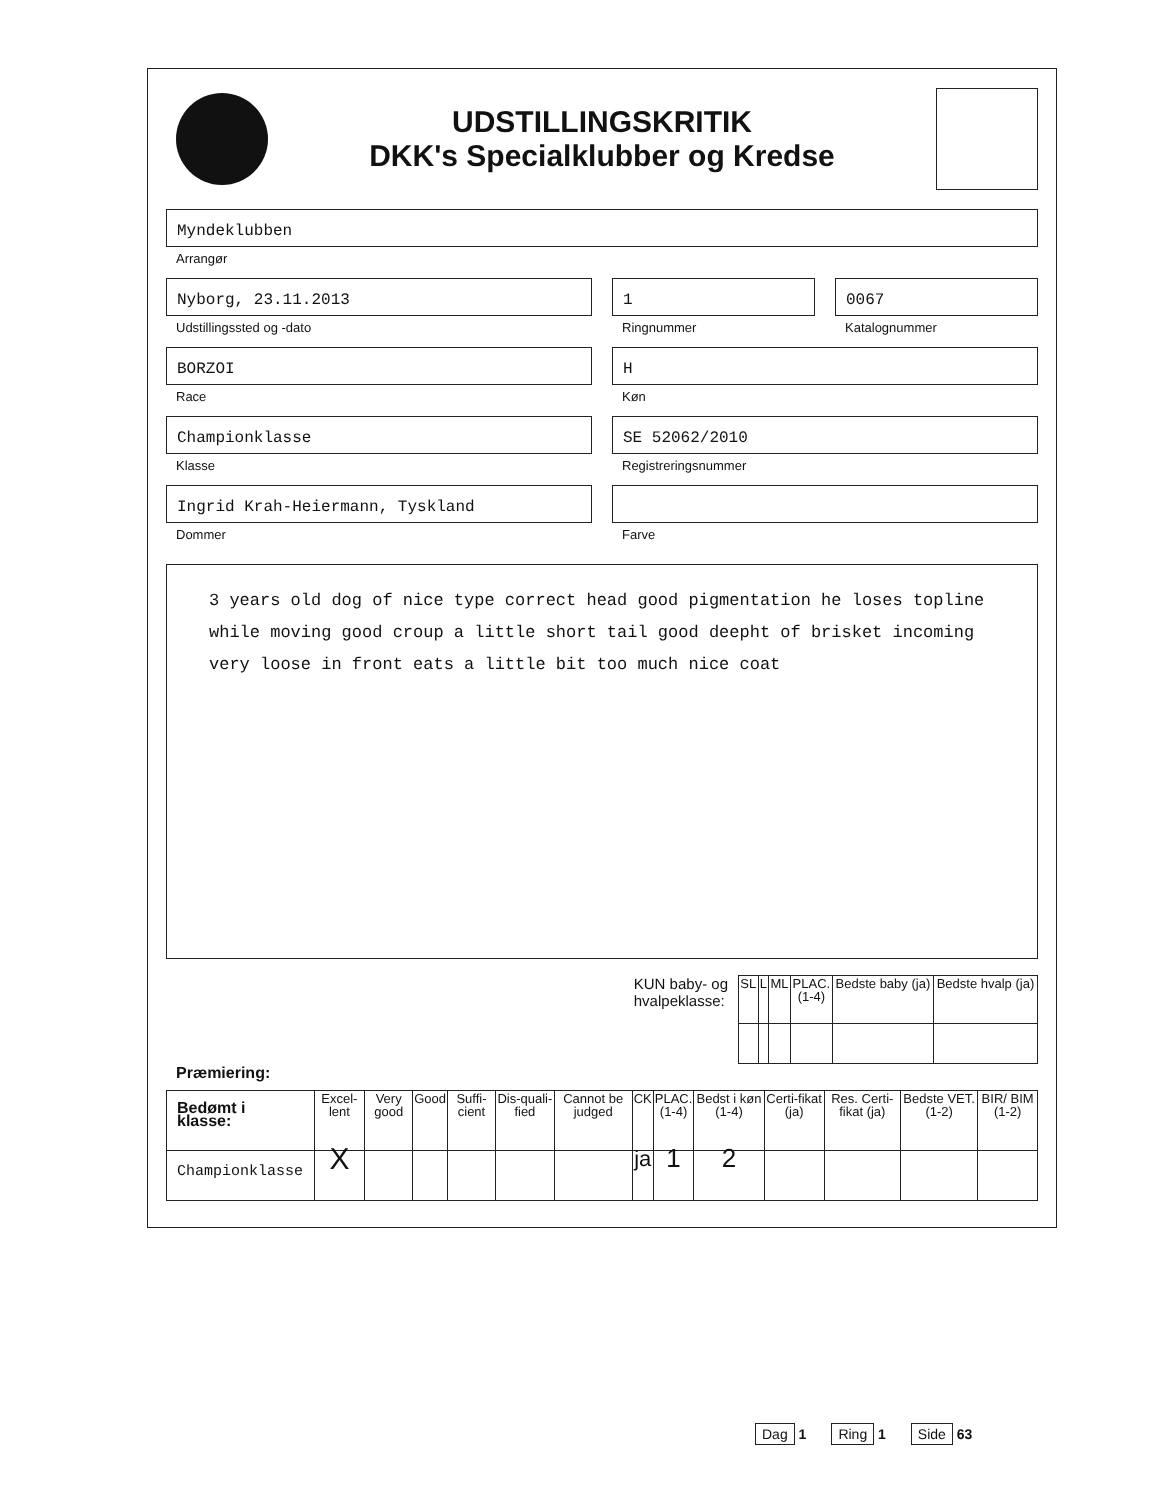UDSTILLINGSKRITIK
DKK's Specialklubber og Kredse
Myndeklubben
Arrangør
Nyborg, 23.11.2013
Udstillingssted og -dato
1
Ringnummer
0067
Katalognummer
BORZOI
Race
H
Køn
Championklasse
Klasse
SE 52062/2010
Registreringsnummer
Ingrid Krah-Heiermann, Tyskland
Dommer
Farve
3 years old dog of nice type correct head good pigmentation he loses topline while moving good croup a little short tail good deepht of brisket incoming very loose in front eats a little bit too much nice coat
KUN baby- og
hvalpeklasse:
| SL | L | ML | PLAC. (1-4) | Bedste baby (ja) | Bedste hvalp (ja) |
| --- | --- | --- | --- | --- | --- |
Præmiering:
| Bedømt i klasse: | Excel-lent | Very good | Good | Suffi-cient | Dis-quali-fied | Cannot be judged | CK | PLAC. (1-4) | Bedst i køn (1-4) | Certi-fikat (ja) | Res. Certi-fikat (ja) | Bedste VET. (1-2) | BIR/ BIM (1-2) |
| --- | --- | --- | --- | --- | --- | --- | --- | --- | --- | --- | --- | --- | --- |
| Championklasse | X | | | | | | ja | 1 | 2 | | | | |
Dag 1 Ring 1 Side 63